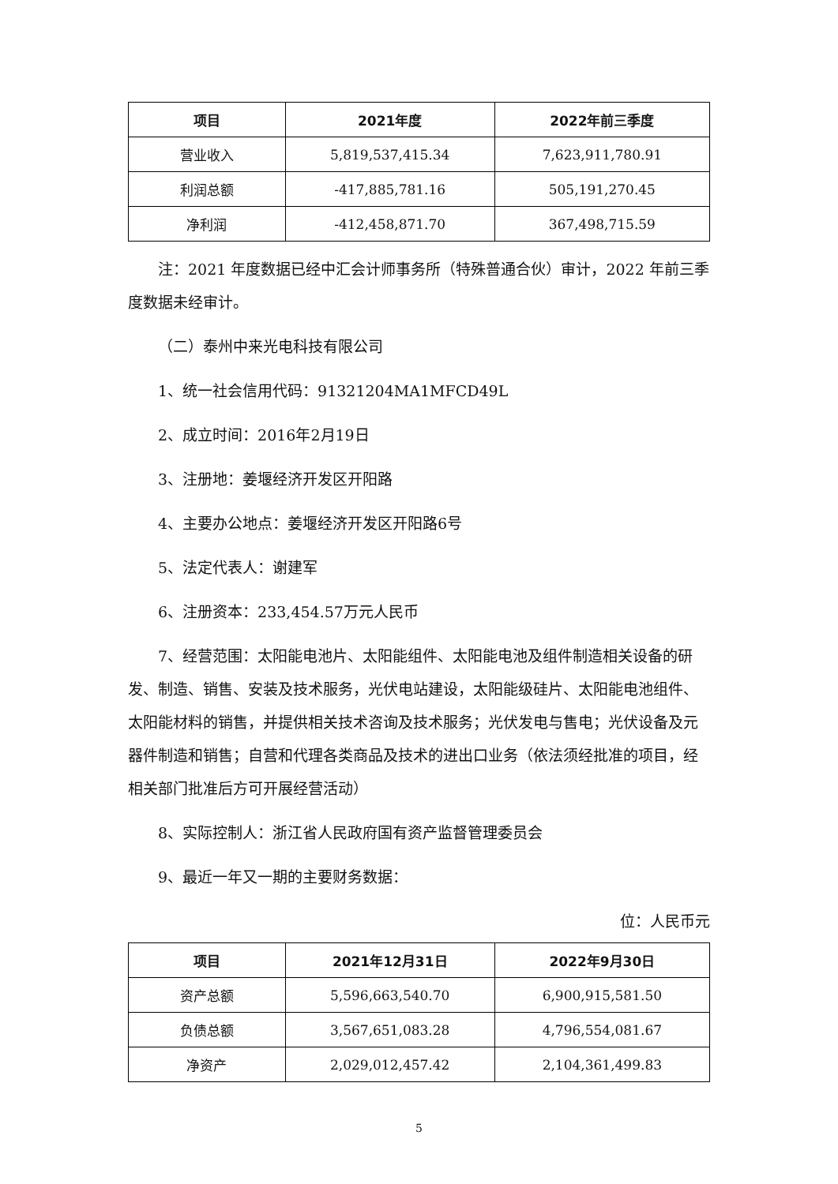| 项目 | 2021年度 | 2022年前三季度 |
| --- | --- | --- |
| 营业收入 | 5,819,537,415.34 | 7,623,911,780.91 |
| 利润总额 | -417,885,781.16 | 505,191,270.45 |
| 净利润 | -412,458,871.70 | 367,498,715.59 |
注：2021 年度数据已经中汇会计师事务所（特殊普通合伙）审计，2022 年前三季度数据未经审计。
（二）泰州中来光电科技有限公司
1、统一社会信用代码：91321204MA1MFCD49L
2、成立时间：2016年2月19日
3、注册地：姜堰经济开发区开阳路
4、主要办公地点：姜堰经济开发区开阳路6号
5、法定代表人：谢建军
6、注册资本：233,454.57万元人民币
7、经营范围：太阳能电池片、太阳能组件、太阳能电池及组件制造相关设备的研发、制造、销售、安装及技术服务，光伏电站建设，太阳能级硅片、太阳能电池组件、太阳能材料的销售，并提供相关技术咨询及技术服务；光伏发电与售电；光伏设备及元器件制造和销售；自营和代理各类商品及技术的进出口业务（依法须经批准的项目，经相关部门批准后方可开展经营活动）
8、实际控制人：浙江省人民政府国有资产监督管理委员会
9、最近一年又一期的主要财务数据：
位：人民币元
| 项目 | 2021年12月31日 | 2022年9月30日 |
| --- | --- | --- |
| 资产总额 | 5,596,663,540.70 | 6,900,915,581.50 |
| 负债总额 | 3,567,651,083.28 | 4,796,554,081.67 |
| 净资产 | 2,029,012,457.42 | 2,104,361,499.83 |
5